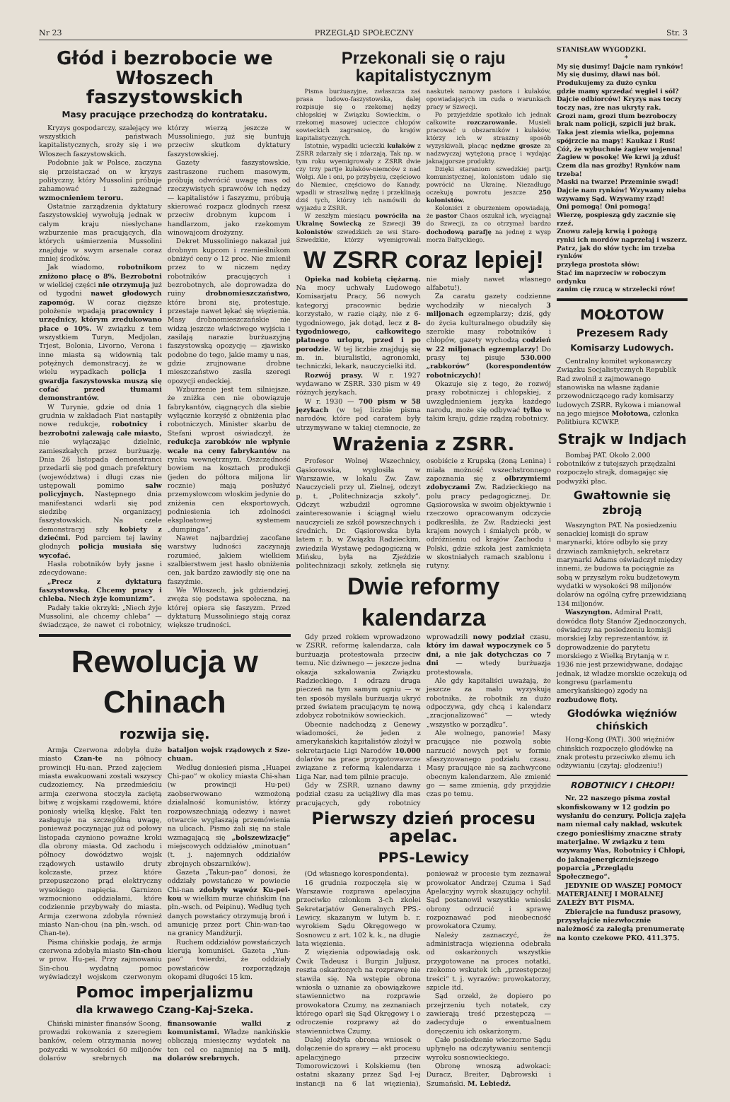Nr 23 PRZEGLĄD SPOŁECZNY Str. 3
Głód i bezrobocie we Włoszech faszystowskich
Masy pracujące przechodzą do kontrataku.
Kryzys gospodarczy, szalejący we wszystkich państwach kapitalistycznych, sroży się i we Włoszech faszystowskich.
Podobnie jak w Polsce, zaczyna się przeistaczać on w kryzys polityczny, który Mussolini próbuje zahamować i zażegnać wzmocnieniem teroru.
Ostatnie zarządzenia dyktatury faszystowskiej wywołują jednak w całym kraju niesłychane wzburzenie mas pracujących, dla których uśmierzenia Mussolini znajduje w swym arsenale coraz mniej środków.
Jak wiadomo, robotnikom zniżono płacę o 8%. Bezrobotni w wielkiej części nie otrzymują już od tygodni nawet głodowych zapomóg. W coraz cięższe położenie wpadają pracownicy i urzędnicy, którym zredukowano płace o 10%. W związku z tem wszystkiem Turyn, Medjolan, Trjest, Bolonia, Livorno, Verona i inne miasta są widownią tak potężnych demonstracyj, że w wielu wypadkach policja i gwardja faszystowska muszą się cofać przed tłumami demonstrantów.
W Turynie, gdzie od dnia 1 grudnia w zakładach Fiat nastąpiły nowe redukcje, robotnicy i bezrobotni zalewają całe miasto, nie wyłączając dzielnic, zamieszkałych przez burżuazję. Dnia 26 listopada demonstranci przedarli się pod gmach prefektury (województwa) i długi czas nie ustępowali pomimo salw policyjnych. Następnego dnia manifestanci wdarli się pod siedzibę organizacyj faszystowskich. Na czele demonstracyj szły kobiety z dziećmi. Pod parciem tej lawiny głodnych policja musiała się wycofać.
Hasła robotników były jasne i zdecydowane:
„Precz z dyktaturą faszystowską. Chcemy pracy i chleba. Niech żyje komunizm“.
Padały takie okrzyki: „Niech żyje Mussolini, ale chcemy chleba“ — świadczące, że nawet ci robotnicy, którzy wierzą jeszcze w Mussoliniego, już się buntują przeciw skutkom dyktatury faszystowskiej.
Gazety faszystowskie, zastraszone ruchem masowym, próbują odwrócić uwagę mas od rzeczywistych sprawców ich nędzy — kapitalistów i faszyzmu, próbują skierować rozpacz głodnych rzesz przeciw drobnym kupcom i handlarzom, jako rzekomym winowajcom drożyzny.
Dekret Mussoliniego nakazał już drobnym kupcom i rzemieślnikom obniżyć ceny o 12 proc. Nie zmienił przez to w niczem nędzy robotników pracujących i bezrobotnych, ale doprowadza do ruiny drobnomieszczaństwo, które broni się, protestuje, przestaje nawet lękać się więzienia. Masy drobnomieszczańskie nie widzą jeszcze właściwego wyjścia i zasilają narazie burżuazyjną faszystowską opozycję — zjawisko podobne do tego, jakie mamy u nas, gdzie zrujnowane drobne mieszczaństwo zasila szeregi opozycji endeckiej.
Wzburzenie jest tem silniejsze, że zniżka cen nie obowiązuje fabrykantów, ciągnących dla siebie wyłącznie korzyść z obniżenia płac robotniczych. Minister skarbu de Stefani wprost oświadczył, że redukcja zarobków nie wpłynie wcale na ceny fabrykantów na rynku wewnętrznym. Oszczędność bowiem na kosztach produkcji (jeden do półtora miljona lir rocznie) mają posłużyć przemysłowcom włoskim jedynie do zniżenia cen eksportowych, podniesienia ich zdolności eksploatowej systemem „dumpinga“.
Nawet najbardziej zacofane warstwy ludności zaczynają rozumieć, jakiem wielkiem szalbierstwem jest hasło obniżenia cen, jak bardzo zawiodły się one na faszyźmie.
We Włoszech, jak gdziendziej, zwęża się podstawa społeczna, na której opiera się faszyzm. Przed dyktaturą Mussoliniego stają coraz większe trudności.
Rewolucja w Chinach
rozwija się.
Armja Czerwona zdobyła duże miasto Czan-te na północy prowincji Hu-nan. Przed zajęciem miasta ewakuowani zostali wszyscy cudzoziemcy. Na przedmieściu armja czerwona stoczyła zaciętą bitwę z wojskami rządowemi, które poniosły wielką klęskę. Fakt ten zasługuje na szczególną uwagę, ponieważ poczynając już od połowy listopada czyniono poważne kroki dla obrony miasta. Od zachodu i północy dowództwo wojsk rządowych ustawiło druty kolczaste, przez które przepuszczono prąd elektryczny wysokiego napięcia. Garnizon wzmocniono oddziałami, które codziennie przybywały do miasta. Armja czerwona zdobyła również miasto Nan-chou (na płn.-wsch. od Chan-te).
Pisma chińskie podają, że armja czerwona zdobyła miasto Sin-chou w prow. Hu-pei. Przy zajmowaniu Sin-chou wydatną pomoc wyświadczył wojskom czerwonym bataljon wojsk rządowych z Sze-chuan.
Według doniesień pisma „Huapei Chi-pao“ w okolicy miasta Chi-shan (w prowincji Hu-pei) zaobserwowano wzmożoną działalność komunistów, którzy rozpowszechniają odezwy i nawet otwarcie wygłaszają przemówienia na ulicach. Pismo żali się na stale wzmagającą się „bolszewizację“ miejscowych oddziałów „minotuan“ (t. j. najemnych oddziałów zbrojnych obszarników).
Gazeta „Takun-pao“ donosi, że oddziały powstańcze w powiecie Chi-nan zdobyły wąwóz Ku-pei-kou w wielkim murze chińskim (na płn.-wsch. od Peipinu). Według tych danych powstańcy otrzymują broń i amunicję przez port Chin-wan-tao na granicy Mandżurji.
Ruchem oddziałów powstańczych kierują komuniści. Gazeta „Yun-pao“ twierdzi, że oddziały powstańców rozporządzają okopami długości 15 km.
Pomoc imperjalizmu
dla krwawego Czang-Kaj-Szeka.
Chiński minister finansów Soong, prowadzi rokowania z szeregiem banków, celem otrzymania nowej pożyczki w wysokości 60 miljonów dolarów srebrnych na finansowanie walki z komunistami. Władze nankińskie obliczają miesięczny wydatek na ten cel co najmniej na 5 milj. dolarów srebrnych.
Przekonali się o raju kapitalistycznym
Pisma burżuazyjne, zwłaszcza zaś prasa ludowo-faszystowska, dalej rozpisuje się o rzekomej nędzy chłopskiej w Związku Sowieckim, o rzekomej masowej ucieczce chłopów sowieckich zagranicę, do krajów kapitalistycznych.
Istotnie, wypadki ucieczki kułaków z ZSRR zdarzały się i zdarzają. Tak np. w tym roku wyemigrowały z ZSRR dwie czy trzy partje kułaków-niemców z nad Wołgi. Ale i oni, po przybyciu, częściowo do Niemiec, częściowo do Kanady, wpadli w straszliwą nędzę i przeklinają dziś tych, którzy ich namówili do wyjazdu z ZSRR.
W zeszłym miesiącu powróciła na Ukrainę Sowiecką ze Szwecji 39 kolonistów szwedzkich ze wsi Staro-Szwedzkie, którzy wyemigrowali naskutek namowy pastora i kułaków, opowiadających im cuda o warunkach pracy w Szwecji.
Po przyjeździe spotkało ich jednak całkowite rozczarowanie. Musieli pracować u obszarników i kułaków, którzy ich w straszny sposób wyzyskiwali, płacąc nędzne grosze za nadzwyczaj wytężoną pracę i wydając jaknajgorsze produkty.
Dzięki staraniom szwedzkiej partji komunistycznej, kolonistom udało się powrócić na Ukrainę. Niezadługo oczekują powrotu jeszcze 250 kolonistów.
Koloniści z oburzeniem opowiadają, że pastor Chaos oszukał ich, wyciągnął do Szwecji, za co otrzymał bardzo dochodową parafję na jednej z wysp morza Bałtyckiego.
W ZSRR coraz lepiej!
Opieka nad kobietą ciężarną. Na mocy uchwały Ludowego Komisarjatu Pracy, 56 nowych kategoryj pracownic będzie korzystało, w razie ciąży, nie z 6-tygodniowego, jak dotąd, lecz z 8-tygodniowego, całkowitego płatnego urlopu, przed i po porodzie. W tej liczbie znajdują się m. in. biuralistki, agronomki, techniczki, lekark, nauczycielki itd.
Rozwój prasy. W r. 1927 wydawano w ZSRR. 330 pism w 49 różnych językach.
W r. 1930 — 700 pism w 58 językach (w tej liczbie pisma narodów, które pod caratem były utrzymywane w takiej ciemnocie, że nie miały nawet własnego alfabetu!).
Za caratu gazety codzienne wychodziły w niecałych 3 miljonach egzemplarzy; dziś, gdy do życia kulturalnego obudziły się szerokie masy robotników i chłopów, gazety wychodzą codzień w 22 miljonach egzemplarzy! Do prasy tej pisuje 530.000 „rabkorów“ (korespondentów robotniczych)!
Okazuje się z tego, że rozwój prasy robotniczej i chłopskiej, z uwzględnieniem języka każdego narodu, może się odbywać tylko w takim kraju, gdzie rządzą robotnicy.
Wrażenia z ZSRR.
Profesor Wolnej Wszechnicy, Gąsiorowska, wygłosiła w Warszawie, w lokalu Zw. Zaw. Nauczycieli przy ul. Zielnej, odczyt p. t. „Politechnizacja szkoły“. Odczyt wzbudził ogromne zainteresowanie i ściągnął wielu nauczycieli ze szkół powszechnych i średnich. Dr. Gąsiorowska była latem r. b. w Związku Radzieckim, zwiedziła Wystawę pedagogiczną w Mińsku, była na Zjeździe politechnizacji szkoły, zetknęła się osobiście z Krupską (żoną Lenina) i miała możność wszechstronnego zapoznania się z olbrzymiemi zdobyczami Zw. Radzieckiego na polu pracy pedagogicznej. Dr. Gąsiorowska w swoim objektywnie i rzeczowo opracowanym odczycie podkreśliła, że Zw. Radziecki jest krajem nowych i śmiałych prób, w odróżnieniu od krajów Zachodu i Polski, gdzie szkoła jest zamknięta w skostniałych ramach szablonu i rutyny.
Dwie reformy kalendarza
Gdy przed rokiem wprowadzono w ZSRR. reformę kalendarza, cała burżuazja protestowała przeciw temu. Nic dziwnego — jeszcze jedna okazja szkalowania Związku Radzieckiego. I odrazu druga pieczeń na tym samym ogniu — w ten sposób myślała burżuazja ukryć przed światem pracującym tę nową zdobycz robotników sowieckich.
Obecnie nadchodzą z Genewy wiadomości, że jeden z amerykańskich kapitalistów złożył w sekretarjacie Ligi Narodów 10.000 dolarów na prace przygotowawcze związane z reformą kalendarza i Liga Nar. nad tem pilnie pracuje.
Gdy w ZSRR. uznano dawny podział czasu za uciążliwy dla mas pracujących, gdy robotnicy wprowadzili nowy podział czasu, który im dawał wypoczynek co 5 dni, a nie jak dotychczas co 7 dni — wtedy burżuazja protestowała.
Ale gdy kapitaliści uważają, że jeszcze za mało wyzyskują robotnika, że robotnik za dużo odpoczywa, gdy chcą i kalendarz „zracjonalizować“ — wtedy „wszystko w porządku“.
Ale wolnego, panowie! Masy pracujące nie pozwolą sobie narzucić nowych pęt w formie sfaszyzowanego podziału czasu. Masy pracujące nie są zachwycone obecnym kalendarzem. Ale zmienić go — same zmienią, gdy przyjdzie czas po temu.
Pierwszy dzień procesu apelac.
PPS-Lewicy
(Od własnego korespondenta).
16 grudnia rozpoczęła się w Warszawie rozprawa apelacyjna przeciwko członkom 3-ch zkolei Sekretarjatów Generalnych PPS.-Lewicy, skazanym w lutym b. r. wyrokiem Sądu Okręgowego w Sosnowcu z art. 102 k. k., na długie lata więzienia.
Z więzienia odpowiadają osk. Ćwik Tadeusz i Burgin Juljusz, reszta oskarżonych na rozprawę nie stawiła się. Na wstępie obrona wniosła o uznanie za obowiązkowe stawiennictwo na rozprawie prowokatora Czumy, na zeznaniach którego oparł się Sąd Okręgowy i o odroczenie rozprawy aż do stawiennictwa Czumy.
Dalej złożyła obrona wniosek o dołączenie do sprawy — akt procesu apelacyjnego przeciw Tomorowiczowi i Kolskiemu (ten ostatni skazany przez Sąd I-ej instancji na 6 lat więzienia), ponieważ w procesie tym zeznawał prowokator Andrzej Czuma i Sąd Apelacyjny wyrok skazujący ochylił. Sąd postanowił wszystkie wnioski obrony odrzucić i sprawę rozpoznawać pod nieobecność prowokatora Czumy.
Należy zaznaczyć, że administracja więzienna odebrała od oskarżonych wszystkie przygotowane na proces notatki, rzekomo wskutek ich „przestępczej treści“ t. j. wyrazów: prowokatorzy, szpicle itd.
Sąd orzekł, że dopiero po przejrzeniu tych notatek, czy zawierają treść przestępczą — zadecyduje o ewentualnem doręczeniu ich oskarżonym.
Całe posiedzenie wieczorne Sądu upłynęło na odczytywaniu sentencji wyroku sosnowieckiego.
Obronę wnoszą adwokaci: Duracz, Breiter, Dąbrowski i Szumański. M. Lebiedź.
STANISŁAW WYGODZKI.
*
My się dusimy! Dajcie nam rynków!
My się dusimy, dławi nas ból.
Produkujemy za dużo cynku
gdzie mamy sprzedać węgiel i sól?
Dajcie odbiorców! Kryzys nas toczy
toczy nas, żre nas ukryty rak.
Grozi nam, grozi tłum bezroboczy
brak nam policji, szpicli już brak.
Taka jest ziemia wielka, pojemna
spójrzcie na mapy! Kaukaz i Ruś!
Cóż, że wybuchnie żagiew wojenna!
Żagiew w posokę! We krwi ją zduś!
Czem dla nas groźby! Rynków nam trzeba!
Maski na twarze! Przeminie swąd!
Dajcie nam rynków! Wzywamy nieba
wzywamy Sąd. Wzywamy rząd!
Oni pomogą! Oni pomogą!
Wierzę, pospieszą gdy zacznie się rzeź.
Znowu zaleją krwią i pożogą
rynki ich mordów naprzełaj i wszerz.
Patrz, jak do słów tych: im trzeba rynków
przylega prostota słów:
Stać im naprzeciw w roboczym ordynku
zanim cię rzucą w strzelecki rów!
MOŁOTOW
Prezesem Rady
Komisarzy Ludowych.
Centralny komitet wykonawczy Związku Socjalistycznych Republik Rad zwolnił z zajmowanego stanowiska na własne żądanie przewodniczącego rady komisarzy ludowych ZSRR. Rykowa i mianował na jego miejsce Mołotowa, członka Politbiura KCWKP.
Strajk w Indjach
Bombaj PAT. Około 2.000 robotników z tutejszych przędzalni rozpoczęło strajk, domagając się podwyżki płac.
Gwałtownie się zbroją
Waszyngton PAT. Na posiedzeniu senackiej komisji do spraw marynarki, które odbyło się przy drzwiach zamkniętych, sekretarz marynarki Adams oświadczył między innemi, że budowa ta pociągnie za sobą w przyszłym roku budżetowym wydatki w wysokości 98 miljonów dolarów na ogólną cyfrę przewidzianą 134 miljonów.
Waszyngton. Admirał Pratt, dowódca floty Stanów Zjednoczonych, oświadczy na posiedzeniu komisji morskiej Izby reprezentantów, iż doprowadzenie do parytetu morskiego z Wielką Brytanją w r. 1936 nie jest przewidywane, dodając jednak, iż władze morskie oczekują od kongresu (parlamentu amerykańskiego) zgody na rozbudowę floty.
Głodówka więźniów chińskich
Hong-Kong (PAT). 300 więźniów chińskich rozpoczęło głodówkę na znak protestu przeciwko złemu ich odżywianiu (czytaj: głodzeniu!)
ROBOTNICY I CHŁOPI!
Nr. 22 naszego pisma został skonfiskowany w 12 godzin po wysłaniu do cenzury. Policja zajęła nam niemal cały nakład, wskutek czego ponieśliśmy znaczne straty materjalne. W związku z tem wzywamy Was, Robotnicy i Chłopi, do jaknajenergiczniejszego poparcia „Przeglądu Społecznego“.
JEDYNIE OD WASZEJ POMOCY MATERJALNEJ I MORALNEJ ZALEŻY BYT PISMA.
Zbierajcie na fundusz prasowy, przysyłajcie niezwłocznie należność za zaległą prenumeratę na konto czekowe PKO. 411.375.